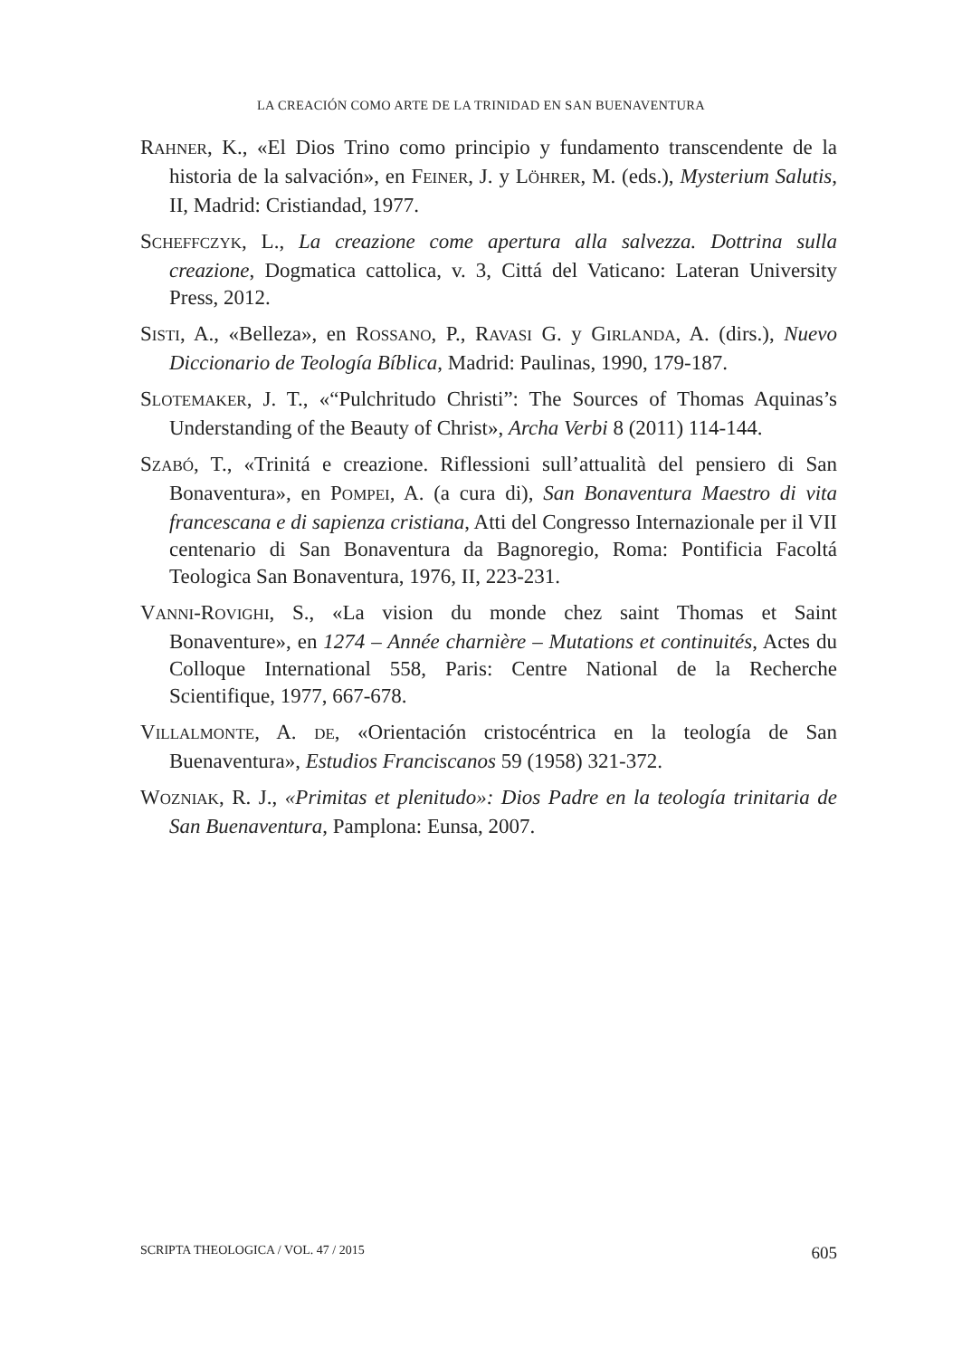LA CREACIÓN COMO ARTE DE LA TRINIDAD EN SAN BUENAVENTURA
RAHNER, K., «El Dios Trino como principio y fundamento transcendente de la historia de la salvación», en FEINER, J. y LÖHRER, M. (eds.), Mysterium Salutis, II, Madrid: Cristiandad, 1977.
SCHEFFCZYK, L., La creazione come apertura alla salvezza. Dottrina sulla creazione, Dogmatica cattolica, v. 3, Cittá del Vaticano: Lateran University Press, 2012.
SISTI, A., «Belleza», en ROSSANO, P., RAVASI G. y GIRLANDA, A. (dirs.), Nuevo Diccionario de Teología Bíblica, Madrid: Paulinas, 1990, 179-187.
SLOTEMAKER, J. T., «“Pulchritudo Christi”: The Sources of Thomas Aquinas’s Understanding of the Beauty of Christ», Archa Verbi 8 (2011) 114-144.
SZABÓ, T., «Trinitá e creazione. Riflessioni sull’attualità del pensiero di San Bonaventura», en POMPEI, A. (a cura di), San Bonaventura Maestro di vita francescana e di sapienza cristiana, Atti del Congresso Internazionale per il VII centenario di San Bonaventura da Bagnoregio, Roma: Pontificia Facoltá Teologica San Bonaventura, 1976, II, 223-231.
VANNI-ROVIGHI, S., «La vision du monde chez saint Thomas et Saint Bonaventure», en 1274 – Année charnière – Mutations et continuités, Actes du Colloque International 558, Paris: Centre National de la Recherche Scientifique, 1977, 667-678.
VILLALMONTE, A. DE, «Orientación cristocéntrica en la teología de San Buenaventura», Estudios Franciscanos 59 (1958) 321-372.
WOZNIAK, R. J., «Primitas et plenitudo»: Dios Padre en la teología trinitaria de San Buenaventura, Pamplona: Eunsa, 2007.
SCRIPTA THEOLOGICA / VOL. 47 / 2015 605